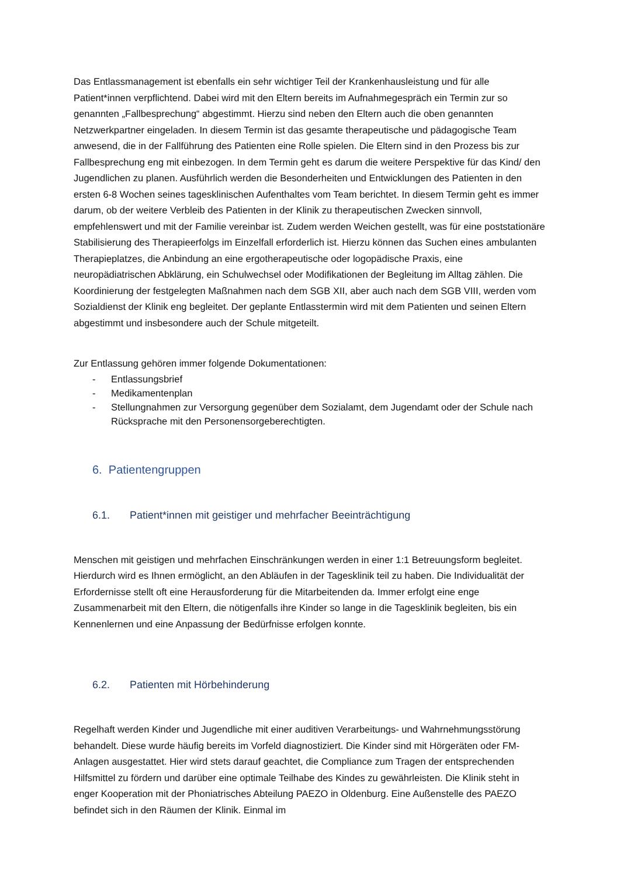Das Entlassmanagement ist ebenfalls ein sehr wichtiger Teil der Krankenhausleistung und für alle Patient*innen verpflichtend. Dabei wird mit den Eltern bereits im Aufnahmegespräch ein Termin zur so genannten „Fallbesprechung“ abgestimmt. Hierzu sind neben den Eltern auch die oben genannten Netzwerkpartner eingeladen. In diesem Termin ist das gesamte therapeutische und pädagogische Team anwesend, die in der Fallführung des Patienten eine Rolle spielen. Die Eltern sind in den Prozess bis zur Fallbesprechung eng mit einbezogen. In dem Termin geht es darum die weitere Perspektive für das Kind/ den Jugendlichen zu planen. Ausführlich werden die Besonderheiten und Entwicklungen des Patienten in den ersten 6-8 Wochen seines tagesklinischen Aufenthaltes vom Team berichtet. In diesem Termin geht es immer darum, ob der weitere Verbleib des Patienten in der Klinik zu therapeutischen Zwecken sinnvoll, empfehlenswert und mit der Familie vereinbar ist. Zudem werden Weichen gestellt, was für eine poststationäre Stabilisierung des Therapieerfolgs im Einzelfall erforderlich ist. Hierzu können das Suchen eines ambulanten Therapieplatzes, die Anbindung an eine ergotherapeutische oder logopädische Praxis, eine neuropädiatrischen Abklärung, ein Schulwechsel oder Modifikationen der Begleitung im Alltag zählen. Die Koordinierung der festgelegten Maßnahmen nach dem SGB XII, aber auch nach dem SGB VIII, werden vom Sozialdienst der Klinik eng begleitet. Der geplante Entlasstermin wird mit dem Patienten und seinen Eltern abgestimmt und insbesondere auch der Schule mitgeteilt.
Zur Entlassung gehören immer folgende Dokumentationen:
- Entlassungsbrief
- Medikamentenplan
- Stellungnahmen zur Versorgung gegenüber dem Sozialamt, dem Jugendamt oder der Schule nach Rücksprache mit den Personensorgeberechtigten.
6. Patientengruppen
6.1. Patient*innen mit geistiger und mehrfacher Beeinträchtigung
Menschen mit geistigen und mehrfachen Einschränkungen werden in einer 1:1 Betreuungsform begleitet. Hierdurch wird es Ihnen ermöglicht, an den Abläufen in der Tagesklinik teil zu haben. Die Individualität der Erfordernisse stellt oft eine Herausforderung für die Mitarbeitenden da. Immer erfolgt eine enge Zusammenarbeit mit den Eltern, die nötigenfalls ihre Kinder so lange in die Tagesklinik begleiten, bis ein Kennenlernen und eine Anpassung der Bedürfnisse erfolgen konnte.
6.2. Patienten mit Hörbehinderung
Regelhaft werden Kinder und Jugendliche mit einer auditiven Verarbeitungs- und Wahrnehmungsstörung behandelt. Diese wurde häufig bereits im Vorfeld diagnostiziert. Die Kinder sind mit Hörgeräten oder FM- Anlagen ausgestattet. Hier wird stets darauf geachtet, die Compliance zum Tragen der entsprechenden Hilfsmittel zu fördern und darüber eine optimale Teilhabe des Kindes zu gewährleisten. Die Klinik steht in enger Kooperation mit der Phoniatrisches Abteilung PAEZO in Oldenburg. Eine Außenstelle des PAEZO befindet sich in den Räumen der Klinik. Einmal im